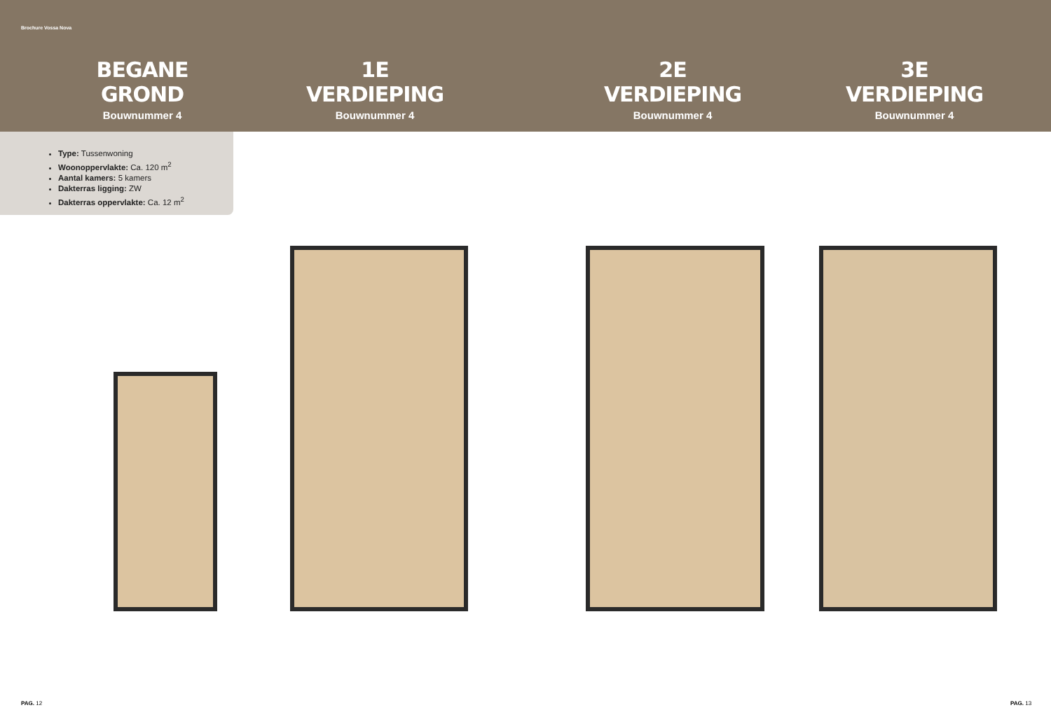Brochure Vossa Nova
BEGANE GROND
Bouwnummer 4
1E VERDIEPING
Bouwnummer 4
2E VERDIEPING
Bouwnummer 4
3E VERDIEPING
Bouwnummer 4
Type: Tussenwoning
Woonoppervlakte: Ca. 120 m<sup>2</sup>
Aantal kamers: 5 kamers
Dakterras ligging: ZW
Dakterras oppervlakte: Ca. 12 m<sup>2</sup>
PAG. 12 PAG. 13